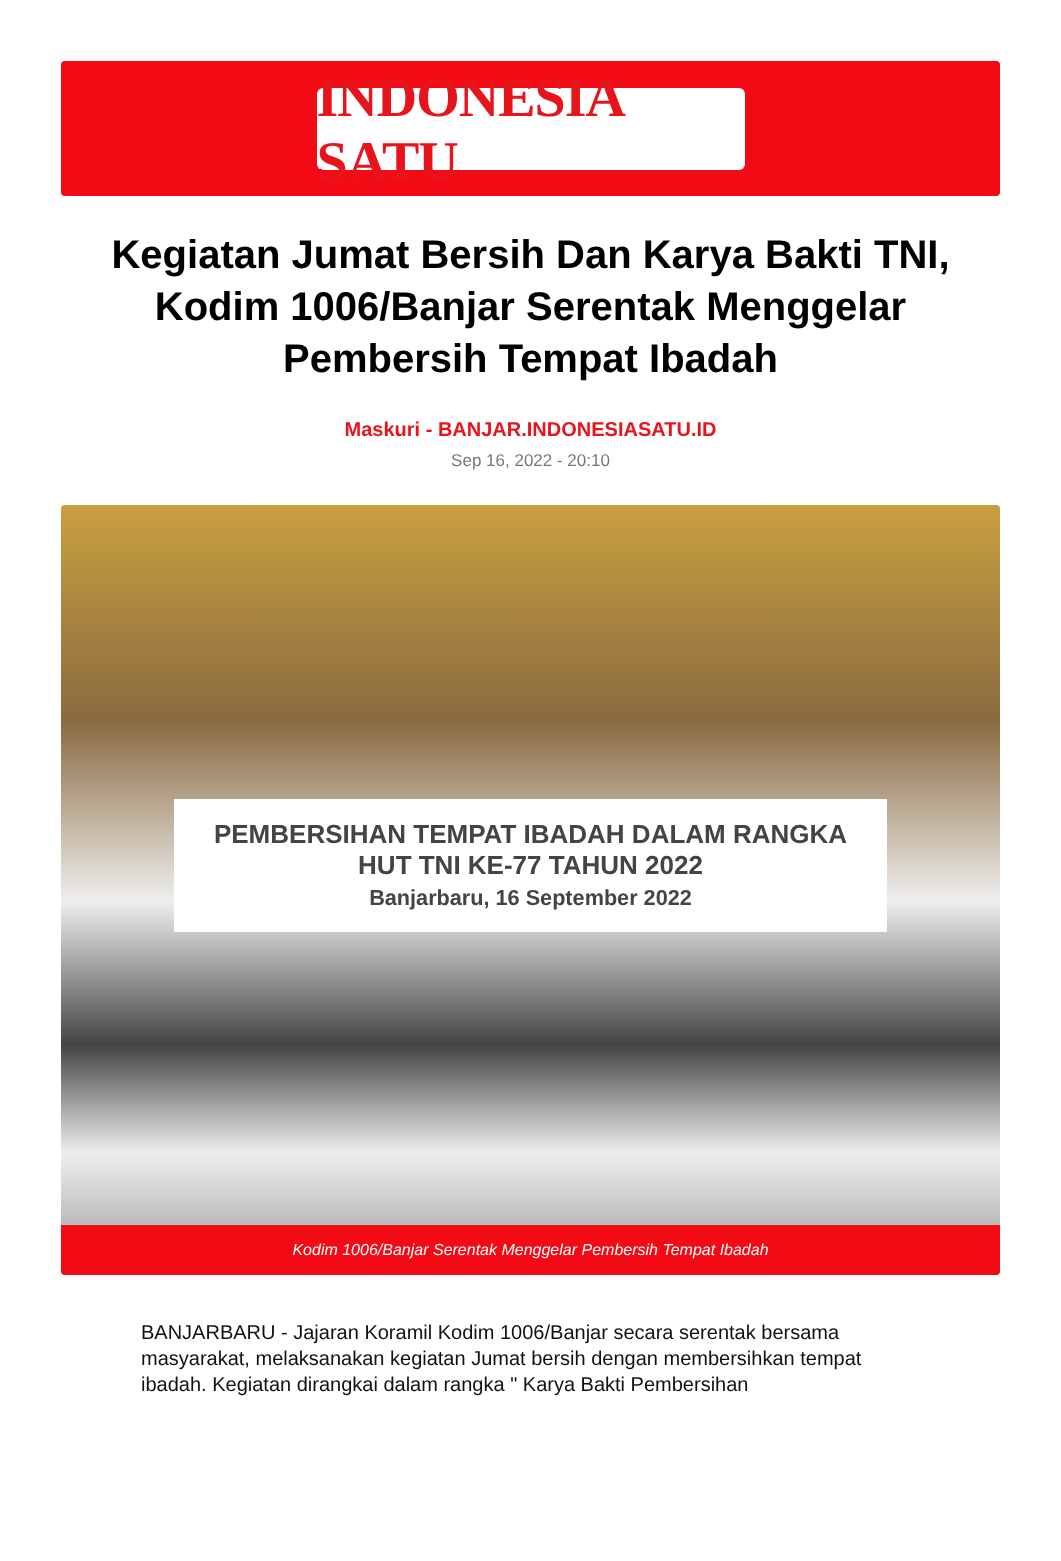INDONESIA SATU
Kegiatan Jumat Bersih Dan Karya Bakti TNI, Kodim 1006/Banjar Serentak Menggelar Pembersih Tempat Ibadah
Maskuri - BANJAR.INDONESIASATU.ID
Sep 16, 2022 - 20:10
PEMBERSIHAN TEMPAT IBADAH DALAM RANGKA
HUT TNI KE-77 TAHUN 2022
Banjarbaru, 16 September 2022
Kodim 1006/Banjar Serentak Menggelar Pembersih Tempat Ibadah
BANJARBARU - Jajaran Koramil Kodim 1006/Banjar secara serentak bersama masyarakat, melaksanakan kegiatan Jumat bersih dengan membersihkan tempat ibadah. Kegiatan dirangkai dalam rangka " Karya Bakti Pembersihan